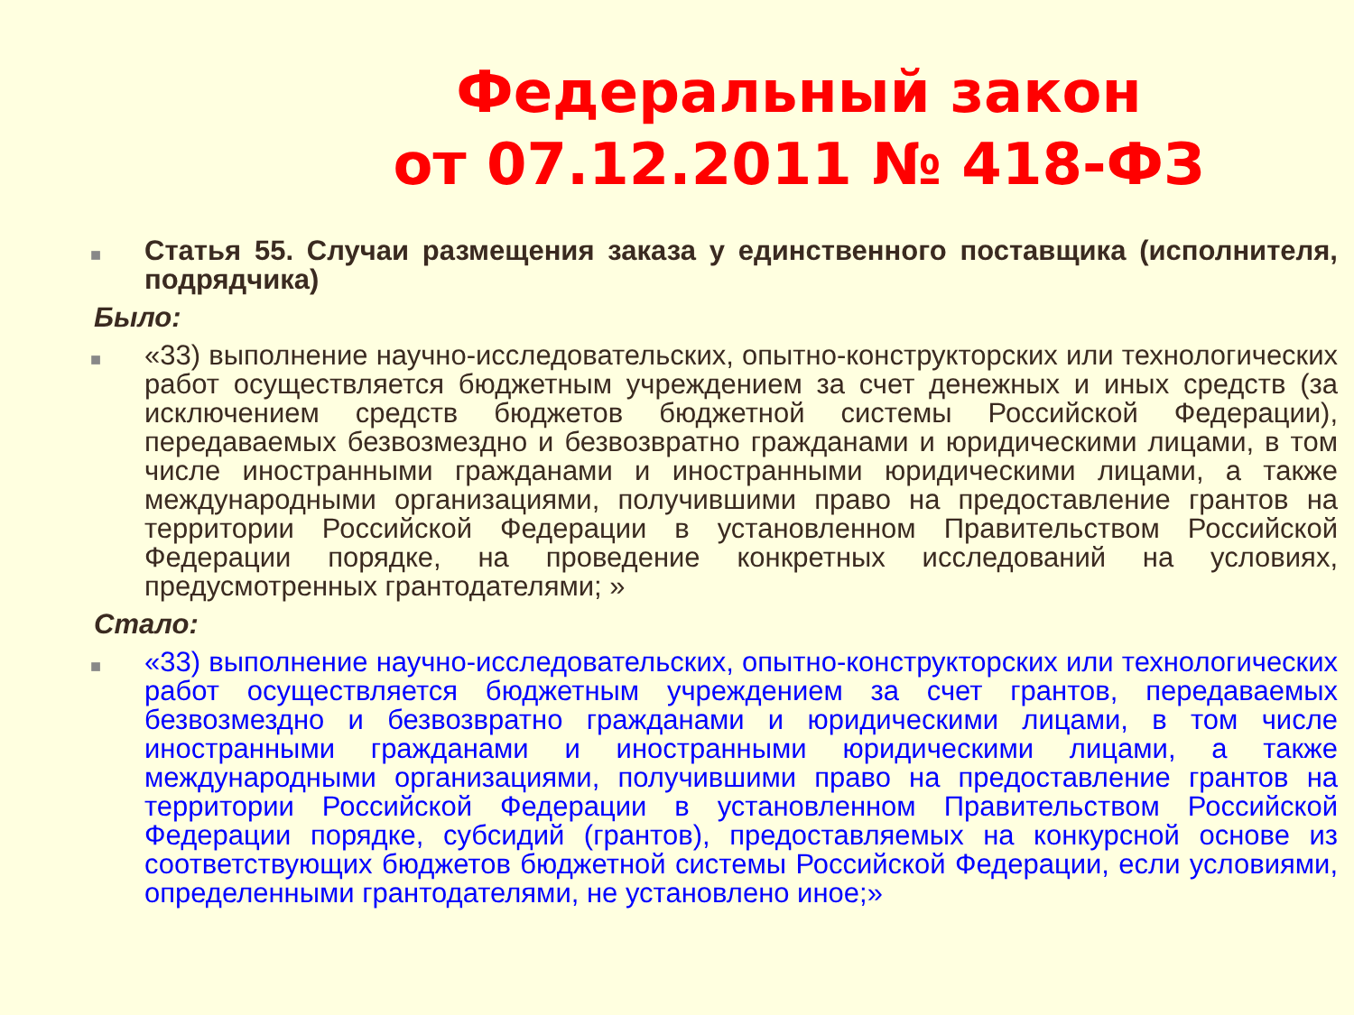Федеральный закон
от 07.12.2011 № 418-ФЗ
■ Статья 55. Случаи размещения заказа у единственного поставщика (исполнителя, подрядчика)
Было:
■ «33) выполнение научно-исследовательских, опытно-конструкторских или технологических работ осуществляется бюджетным учреждением за счет денежных и иных средств (за исключением средств бюджетов бюджетной системы Российской Федерации), передаваемых безвозмездно и безвозвратно гражданами и юридическими лицами, в том числе иностранными гражданами и иностранными юридическими лицами, а также международными организациями, получившими право на предоставление грантов на территории Российской Федерации в установленном Правительством Российской Федерации порядке, на проведение конкретных исследований на условиях, предусмотренных грантодателями; »
Стало:
■ «33) выполнение научно-исследовательских, опытно-конструкторских или технологических работ осуществляется бюджетным учреждением за счет грантов, передаваемых безвозмездно и безвозвратно гражданами и юридическими лицами, в том числе иностранными гражданами и иностранными юридическими лицами, а также международными организациями, получившими право на предоставление грантов на территории Российской Федерации в установленном Правительством Российской Федерации порядке, субсидий (грантов), предоставляемых на конкурсной основе из соответствующих бюджетов бюджетной системы Российской Федерации, если условиями, определенными грантодателями, не установлено иное;»